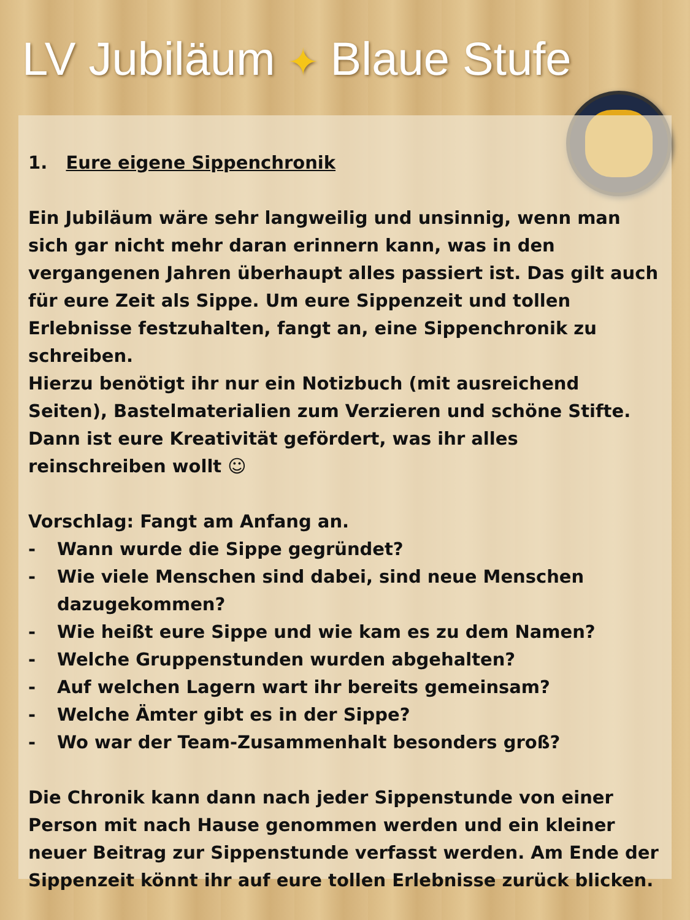LV Jubiläum ✦ Blaue Stufe
1. Eure eigene Sippenchronik
Ein Jubiläum wäre sehr langweilig und unsinnig, wenn man sich gar nicht mehr daran erinnern kann, was in den vergangenen Jahren überhaupt alles passiert ist. Das gilt auch für eure Zeit als Sippe. Um eure Sippenzeit und tollen Erlebnisse festzuhalten, fangt an, eine Sippenchronik zu schreiben.
Hierzu benötigt ihr nur ein Notizbuch (mit ausreichend Seiten), Bastelmaterialien zum Verzieren und schöne Stifte. Dann ist eure Kreativität gefördert, was ihr alles reinschreiben wollt ☺
Vorschlag: Fangt am Anfang an.
- Wann wurde die Sippe gegründet?
- Wie viele Menschen sind dabei, sind neue Menschen dazugekommen?
- Wie heißt eure Sippe und wie kam es zu dem Namen?
- Welche Gruppenstunden wurden abgehalten?
- Auf welchen Lagern wart ihr bereits gemeinsam?
- Welche Ämter gibt es in der Sippe?
- Wo war der Team-Zusammenhalt besonders groß?
Die Chronik kann dann nach jeder Sippenstunde von einer Person mit nach Hause genommen werden und ein kleiner neuer Beitrag zur Sippenstunde verfasst werden. Am Ende der Sippenzeit könnt ihr auf eure tollen Erlebnisse zurück blicken.